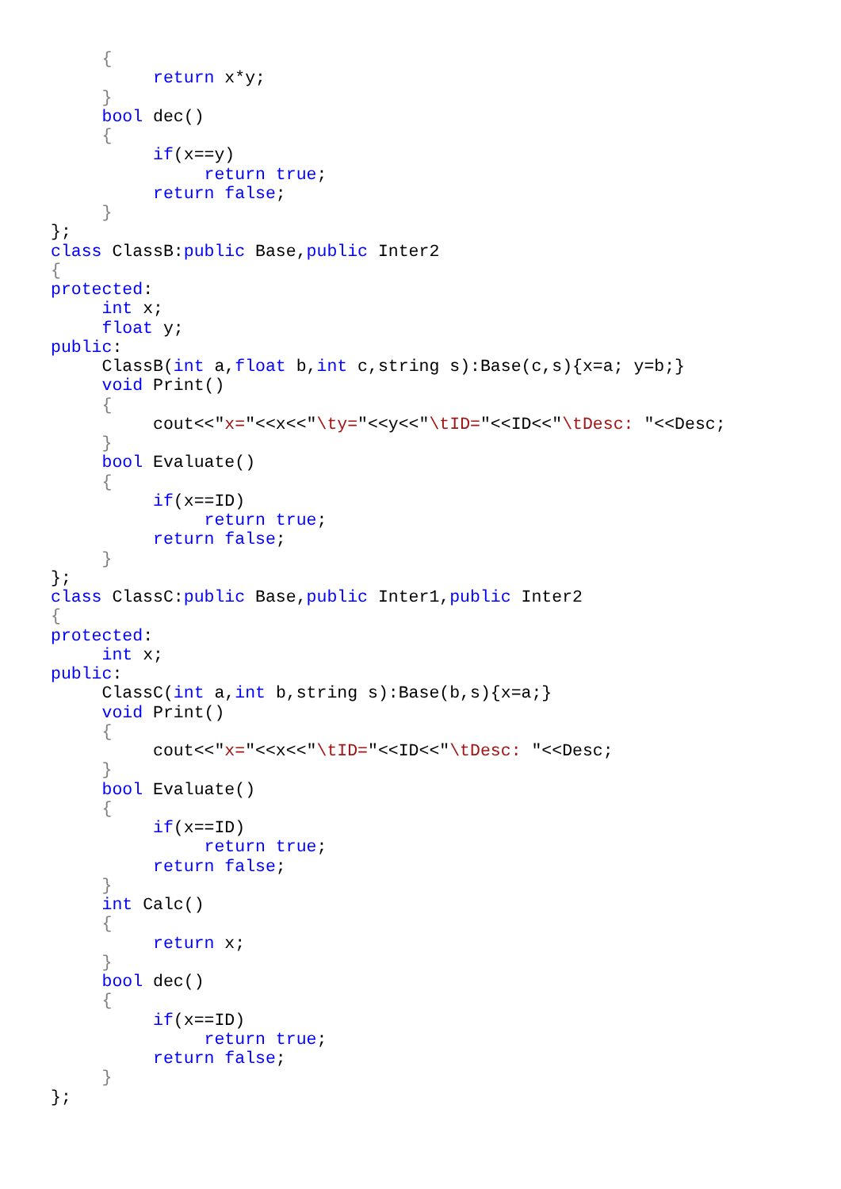{
          return x*y;
     }
     bool dec()
     {
          if(x==y)
               return true;
          return false;
     }
};
class ClassB:public Base,public Inter2
{
protected:
     int x;
     float y;
public:
     ClassB(int a,float b,int c,string s):Base(c,s){x=a; y=b;}
     void Print()
     {
          cout<<"x="<<x<<"\ty="<<y<<"\tID="<<ID<<"\tDesc: "<<Desc;
     }
     bool Evaluate()
     {
          if(x==ID)
               return true;
          return false;
     }
};
class ClassC:public Base,public Inter1,public Inter2
{
protected:
     int x;
public:
     ClassC(int a,int b,string s):Base(b,s){x=a;}
     void Print()
     {
          cout<<"x="<<x<<"\tID="<<ID<<"\tDesc: "<<Desc;
     }
     bool Evaluate()
     {
          if(x==ID)
               return true;
          return false;
     }
     int Calc()
     {
          return x;
     }
     bool dec()
     {
          if(x==ID)
               return true;
          return false;
     }
};